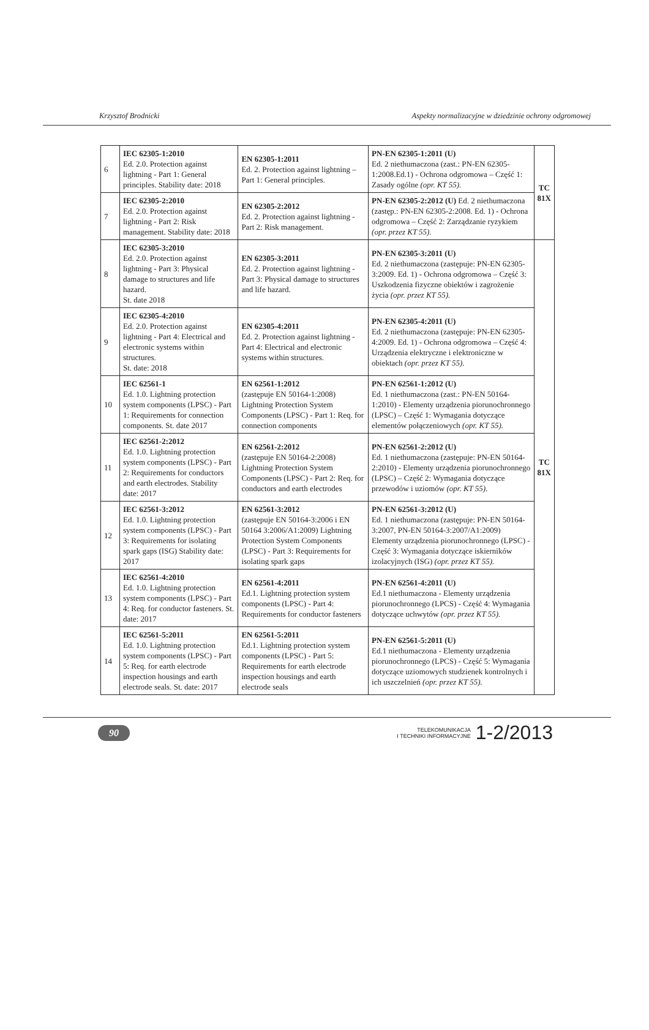Krzysztof Brodnicki Aspekty normalizacyjne w dziedzinie ochrony odgromowej
| 6 | IEC 62305-1:2010 Ed. 2.0. Protection against lightning - Part 1: General principles. Stability date: 2018 | EN 62305-1:2011 Ed. 2. Protection against lightning – Part 1: General principles. | PN-EN 62305-1:2011 (U) Ed. 2 niethumaczona (zast.: PN-EN 62305-1:2008.Ed.1) - Ochrona odgromowa – Część 1: Zasady ogólne (opr. KT 55). | TC 81X |
| 7 | IEC 62305-2:2010 Ed. 2.0. Protection against lightning - Part 2: Risk management. Stability date: 2018 | EN 62305-2:2012 Ed. 2. Protection against lightning - Part 2: Risk management. | PN-EN 62305-2:2012 (U) Ed. 2 niethumaczona (zastęp.: PN-EN 62305-2:2008. Ed. 1) - Ochrona odgromowa – Część 2: Zarządzanie ryzykiem (opr. przez KT 55). | |
| 8 | IEC 62305-3:2010 Ed. 2.0. Protection against lightning - Part 3: Physical damage to structures and life hazard. St. date 2018 | EN 62305-3:2011 Ed. 2. Protection against lightning - Part 3: Physical damage to structures and life hazard. | PN-EN 62305-3:2011 (U) Ed. 2 niethumaczona (zastępuje: PN-EN 62305-3:2009. Ed. 1) - Ochrona odgromowa – Część 3: Uszkodzenia fizyczne obiektów i zagrożenie życia (opr. przez KT 55). | TC 81X |
| 9 | IEC 62305-4:2010 Ed. 2.0. Protection against lightning - Part 4: Electrical and electronic systems within structures. St. date: 2018 | EN 62305-4:2011 Ed. 2. Protection against lightning - Part 4: Electrical and electronic systems within structures. | PN-EN 62305-4:2011 (U) Ed. 2 niethumaczona (zastępuje: PN-EN 62305-4:2009. Ed. 1) - Ochrona odgromowa – Część 4: Urządzenia elektryczne i elektroniczne w obiektach (opr. przez KT 55). | |
| 10 | IEC 62561-1 Ed. 1.0. Lightning protection system components (LPSC) - Part 1: Requirements for connection components. St. date 2017 | EN 62561-1:2012 (zastępuje EN 50164-1:2008) Lightning Protection System Components (LPSC) - Part 1: Req. for connection components | PN-EN 62561-1:2012 (U) Ed. 1 niethumaczona (zast.: PN-EN 50164-1:2010) - Elementy urządzenia piorunochronnego (LPSC) – Część 1: Wymagania dotyczące elementów połączeniowych (opr. KT 55). | |
| 11 | IEC 62561-2:2012 Ed. 1.0. Lightning protection system components (LPSC) - Part 2: Requirements for conductors and earth electrodes. Stability date: 2017 | EN 62561-2:2012 (zastępuje EN 50164-2:2008) Lightning Protection System Components (LPSC) - Part 2: Req. for conductors and earth electrodes | PN-EN 62561-2:2012 (U) Ed. 1 niethumaczona (zastępuje: PN-EN 50164-2:2010) - Elementy urządzenia piorunochronnego (LPSC) – Część 2: Wymagania dotyczące przewodów i uziomów (opr. KT 55). | |
| 12 | IEC 62561-3:2012 Ed. 1.0. Lightning protection system components (LPSC) - Part 3: Requirements for isolating spark gaps (ISG) Stability date: 2017 | EN 62561-3:2012 (zastępuje EN 50164-3:2006 i EN 50164 3:2006/A1:2009) Lightning Protection System Components (LPSC) - Part 3: Requirements for isolating spark gaps | PN-EN 62561-3:2012 (U) Ed. 1 niethumaczona (zastępuje: PN-EN 50164-3:2007, PN-EN 50164-3:2007/A1:2009) Elementy urządzenia piorunochronnego (LPSC) - Część 3: Wymagania dotyczące iskierników izolacyjnych (ISG) (opr. przez KT 55). | |
| 13 | IEC 62561-4:2010 Ed. 1.0. Lightning protection system components (LPSC) - Part 4: Req. for conductor fasteners. St. date: 2017 | EN 62561-4:2011 Ed.1. Lightning protection system components (LPSC) - Part 4: Requirements for conductor fasteners | PN-EN 62561-4:2011 (U) Ed.1 niethumaczona - Elementy urządzenia piorunochronnego (LPCS) - Część 4: Wymagania dotyczące uchwytów (opr. przez KT 55). | |
| 14 | IEC 62561-5:2011 Ed. 1.0. Lightning protection system components (LPSC) - Part 5: Req. for earth electrode inspection housings and earth electrode seals. St. date: 2017 | EN 62561-5:2011 Ed.1. Lightning protection system components (LPSC) - Part 5: Requirements for earth electrode inspection housings and earth electrode seals | PN-EN 62561-5:2011 (U) Ed.1 niethumaczona - Elementy urządzenia piorunochronnego (LPCS) - Część 5: Wymagania dotyczące uziomowych studzienek kontrolnych i ich uszczelnień (opr. przez KT 55). | |
90
TELEKOMUNIKACJA
I TECHNIKI INFORMACYJNE 1-2/2013